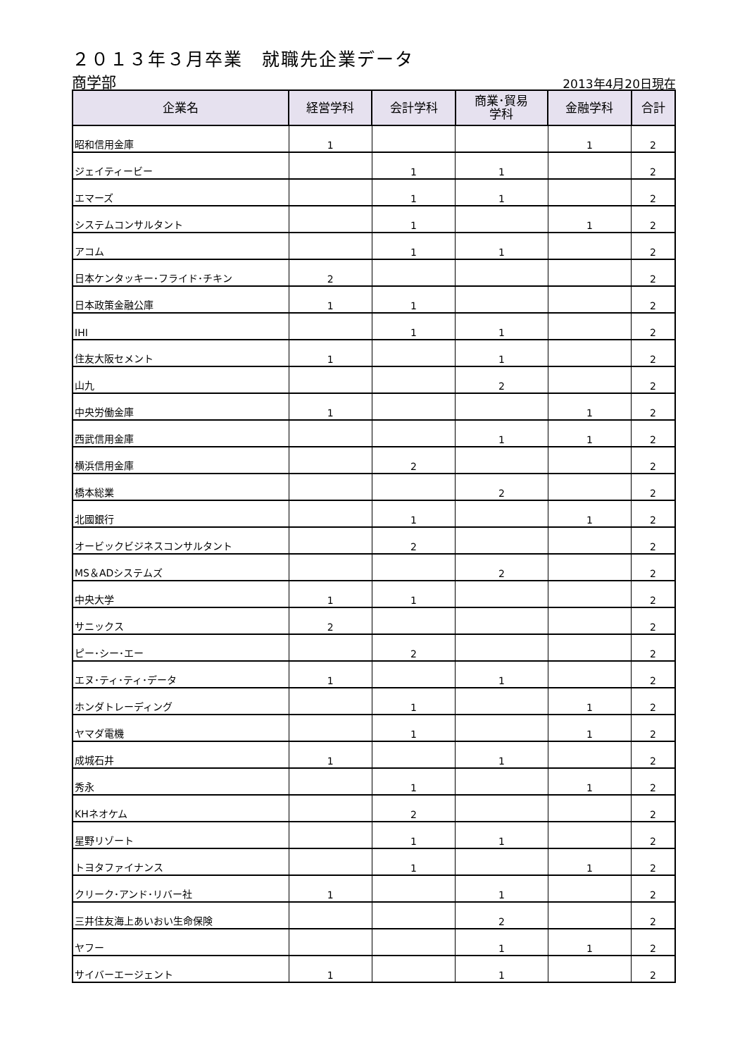２０１３年３月卒業　就職先企業データ
商学部 2013年4月20日現在
| 企業名 | 経営学科 | 会計学科 | 商業･貿易 学科 | 金融学科 | 合計 |
| --- | --- | --- | --- | --- | --- |
| 昭和信用金庫 | 1 | | | 1 | 2 |
| ジェイティービー | | 1 | 1 | | 2 |
| エマーズ | | 1 | 1 | | 2 |
| システムコンサルタント | | 1 | | 1 | 2 |
| アコム | | 1 | 1 | | 2 |
| 日本ケンタッキー･フライド･チキン | 2 | | | | 2 |
| 日本政策金融公庫 | 1 | 1 | | | 2 |
| IHI | | 1 | 1 | | 2 |
| 住友大阪セメント | 1 | | 1 | | 2 |
| 山九 | | | 2 | | 2 |
| 中央労働金庫 | 1 | | | 1 | 2 |
| 西武信用金庫 | | | 1 | 1 | 2 |
| 横浜信用金庫 | | 2 | | | 2 |
| 橋本総業 | | | 2 | | 2 |
| 北國銀行 | | 1 | | 1 | 2 |
| オービックビジネスコンサルタント | | 2 | | | 2 |
| MS＆ADシステムズ | | | 2 | | 2 |
| 中央大学 | 1 | 1 | | | 2 |
| サニックス | 2 | | | | 2 |
| ピー･シー･エー | | 2 | | | 2 |
| エヌ･ティ･ティ･データ | 1 | | 1 | | 2 |
| ホンダトレーディング | | 1 | | 1 | 2 |
| ヤマダ電機 | | 1 | | 1 | 2 |
| 成城石井 | 1 | | 1 | | 2 |
| 秀永 | | 1 | | 1 | 2 |
| KHネオケム | | 2 | | | 2 |
| 星野リゾート | | 1 | 1 | | 2 |
| トヨタファイナンス | | 1 | | 1 | 2 |
| クリーク･アンド･リバー社 | 1 | | 1 | | 2 |
| 三井住友海上あいおい生命保険 | | | 2 | | 2 |
| ヤフー | | | 1 | 1 | 2 |
| サイバーエージェント | 1 | | 1 | | 2 |